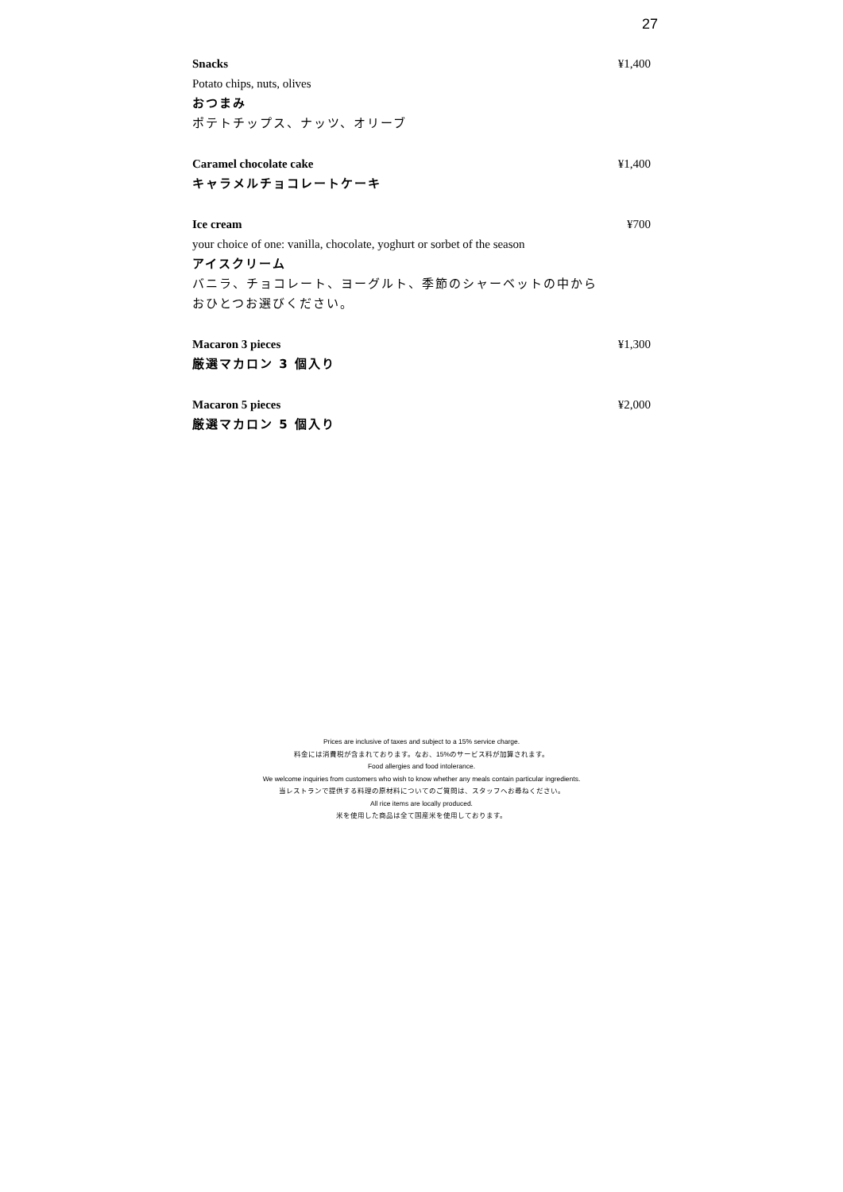27
Snacks ¥1,400
Potato chips, nuts, olives
おつまみ
ポテトチップス、ナッツ、オリーブ
Caramel chocolate cake ¥1,400
キャラメルチョコレートケーキ
Ice cream ¥700
your choice of one: vanilla, chocolate, yoghurt or sorbet of the season
アイスクリーム
バニラ、チョコレート、ヨーグルト、季節のシャーベットの中から
おひとつお選びください。
Macaron 3 pieces ¥1,300
厳選マカロン 3 個入り
Macaron 5 pieces ¥2,000
厳選マカロン 5 個入り
Prices are inclusive of taxes and subject to a 15% service charge.
料金には消費税が含まれております。なお、15%のサービス料が加算されます。
Food allergies and food intolerance.
We welcome inquiries from customers who wish to know whether any meals contain particular ingredients.
当レストランで提供する料理の原材料についてのご質問は、スタッフへお尋ねください。
All rice items are locally produced.
米を使用した商品は全て国産米を使用しております。